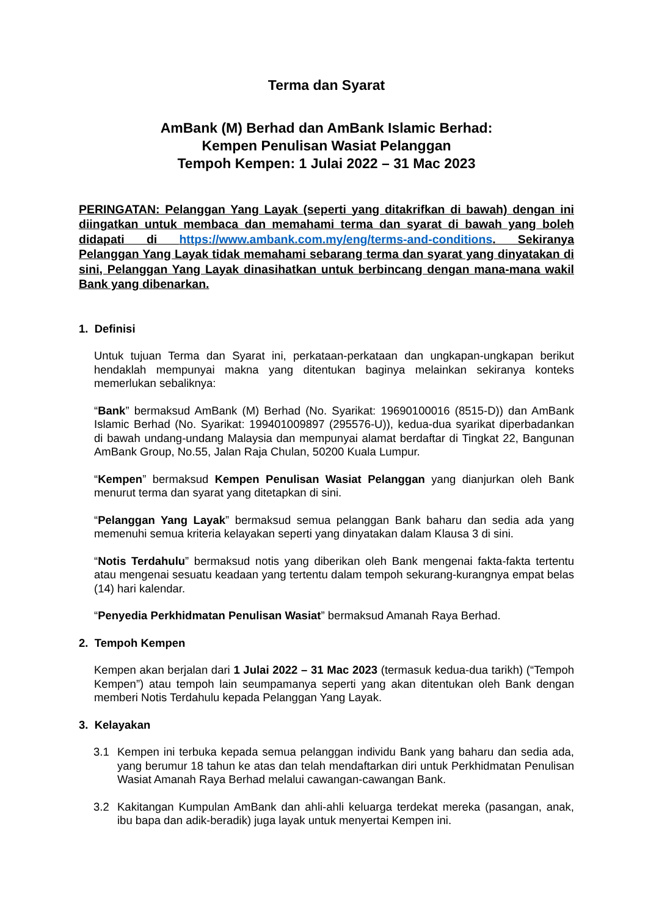Terma dan Syarat
AmBank (M) Berhad dan AmBank Islamic Berhad:
Kempen Penulisan Wasiat Pelanggan
Tempoh Kempen: 1 Julai 2022 – 31 Mac 2023
PERINGATAN: Pelanggan Yang Layak (seperti yang ditakrifkan di bawah) dengan ini diingatkan untuk membaca dan memahami terma dan syarat di bawah yang boleh didapati di https://www.ambank.com.my/eng/terms-and-conditions. Sekiranya Pelanggan Yang Layak tidak memahami sebarang terma dan syarat yang dinyatakan di sini, Pelanggan Yang Layak dinasihatkan untuk berbincang dengan mana-mana wakil Bank yang dibenarkan.
1. Definisi
Untuk tujuan Terma dan Syarat ini, perkataan-perkataan dan ungkapan-ungkapan berikut hendaklah mempunyai makna yang ditentukan baginya melainkan sekiranya konteks memerlukan sebaliknya:
“Bank” bermaksud AmBank (M) Berhad (No. Syarikat: 19690100016 (8515-D)) dan AmBank Islamic Berhad (No. Syarikat: 199401009897 (295576-U)), kedua-dua syarikat diperbadankan di bawah undang-undang Malaysia dan mempunyai alamat berdaftar di Tingkat 22, Bangunan AmBank Group, No.55, Jalan Raja Chulan, 50200 Kuala Lumpur.
“Kempen” bermaksud Kempen Penulisan Wasiat Pelanggan yang dianjurkan oleh Bank menurut terma dan syarat yang ditetapkan di sini.
“Pelanggan Yang Layak” bermaksud semua pelanggan Bank baharu dan sedia ada yang memenuhi semua kriteria kelayakan seperti yang dinyatakan dalam Klausa 3 di sini.
“Notis Terdahulu” bermaksud notis yang diberikan oleh Bank mengenai fakta-fakta tertentu atau mengenai sesuatu keadaan yang tertentu dalam tempoh sekurang-kurangnya empat belas (14) hari kalendar.
“Penyedia Perkhidmatan Penulisan Wasiat” bermaksud Amanah Raya Berhad.
2. Tempoh Kempen
Kempen akan berjalan dari 1 Julai 2022 – 31 Mac 2023 (termasuk kedua-dua tarikh) (“Tempoh Kempen”) atau tempoh lain seumpamanya seperti yang akan ditentukan oleh Bank dengan memberi Notis Terdahulu kepada Pelanggan Yang Layak.
3. Kelayakan
3.1 Kempen ini terbuka kepada semua pelanggan individu Bank yang baharu dan sedia ada, yang berumur 18 tahun ke atas dan telah mendaftarkan diri untuk Perkhidmatan Penulisan Wasiat Amanah Raya Berhad melalui cawangan-cawangan Bank.
3.2 Kakitangan Kumpulan AmBank dan ahli-ahli keluarga terdekat mereka (pasangan, anak, ibu bapa dan adik-beradik) juga layak untuk menyertai Kempen ini.